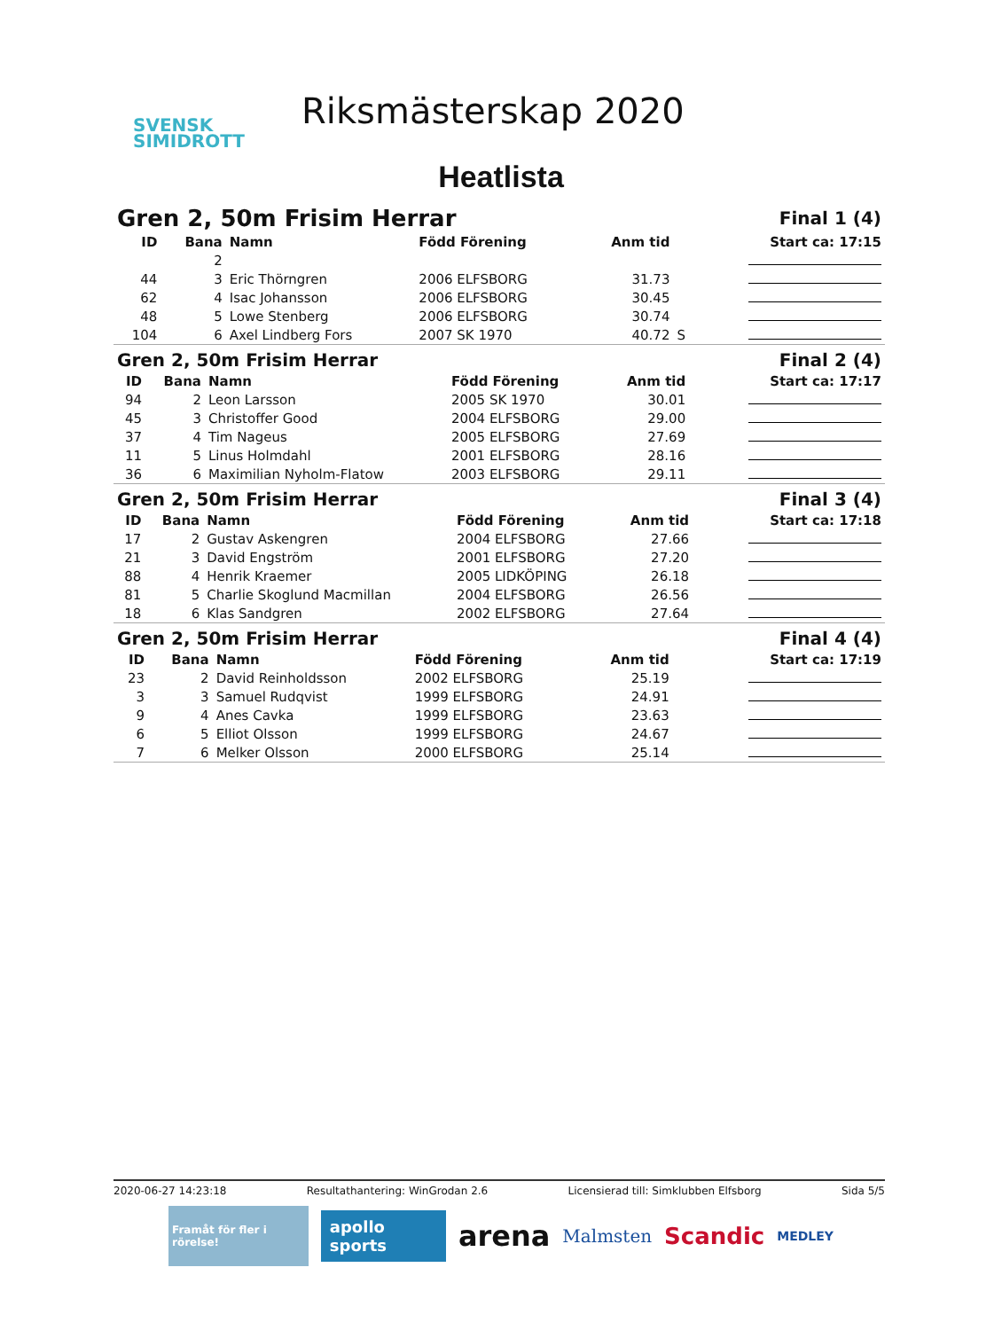SVENSK
SIMIDROTT
Riksmästerskap 2020
Heatlista
| Gren 2, 50m Frisim Herrar | | | | Final 1 (4) | | |
| ID | Bana | Namn | Född Förening | Anm tid | | Start ca: 17:15 |
| | 2 | | | | | |
| 44 | 3 | Eric Thörngren | 2006 ELFSBORG | 31.73 | | |
| 62 | 4 | Isac Johansson | 2006 ELFSBORG | 30.45 | | |
| 48 | 5 | Lowe Stenberg | 2006 ELFSBORG | 30.74 | | |
| 104 | 6 | Axel Lindberg Fors | 2007 SK 1970 | 40.72 | S | |
| Gren 2, 50m Frisim Herrar | | | | Final 2 (4) | | |
| ID | Bana | Namn | Född Förening | Anm tid | | Start ca: 17:17 |
| 94 | 2 | Leon Larsson | 2005 SK 1970 | 30.01 | | |
| 45 | 3 | Christoffer Good | 2004 ELFSBORG | 29.00 | | |
| 37 | 4 | Tim Nageus | 2005 ELFSBORG | 27.69 | | |
| 11 | 5 | Linus Holmdahl | 2001 ELFSBORG | 28.16 | | |
| 36 | 6 | Maximilian Nyholm-Flatow | 2003 ELFSBORG | 29.11 | | |
| Gren 2, 50m Frisim Herrar | | | | Final 3 (4) | | |
| ID | Bana | Namn | Född Förening | Anm tid | | Start ca: 17:18 |
| 17 | 2 | Gustav Askengren | 2004 ELFSBORG | 27.66 | | |
| 21 | 3 | David Engström | 2001 ELFSBORG | 27.20 | | |
| 88 | 4 | Henrik Kraemer | 2005 LIDKÖPING | 26.18 | | |
| 81 | 5 | Charlie Skoglund Macmillan | 2004 ELFSBORG | 26.56 | | |
| 18 | 6 | Klas Sandgren | 2002 ELFSBORG | 27.64 | | |
| Gren 2, 50m Frisim Herrar | | | | Final 4 (4) | | |
| ID | Bana | Namn | Född Förening | Anm tid | | Start ca: 17:19 |
| 23 | 2 | David Reinholdsson | 2002 ELFSBORG | 25.19 | | |
| 3 | 3 | Samuel Rudqvist | 1999 ELFSBORG | 24.91 | | |
| 9 | 4 | Anes Cavka | 1999 ELFSBORG | 23.63 | | |
| 6 | 5 | Elliot Olsson | 1999 ELFSBORG | 24.67 | | |
| 7 | 6 | Melker Olsson | 2000 ELFSBORG | 25.14 | | |
2020-06-27 14:23:18 Resultathantering: WinGrodan 2.6 Licensierad till: Simklubben Elfsborg Sida 5/5
Framåt för fler i rörelse! apollo sports arena Malmsten Scandic MEDLEY